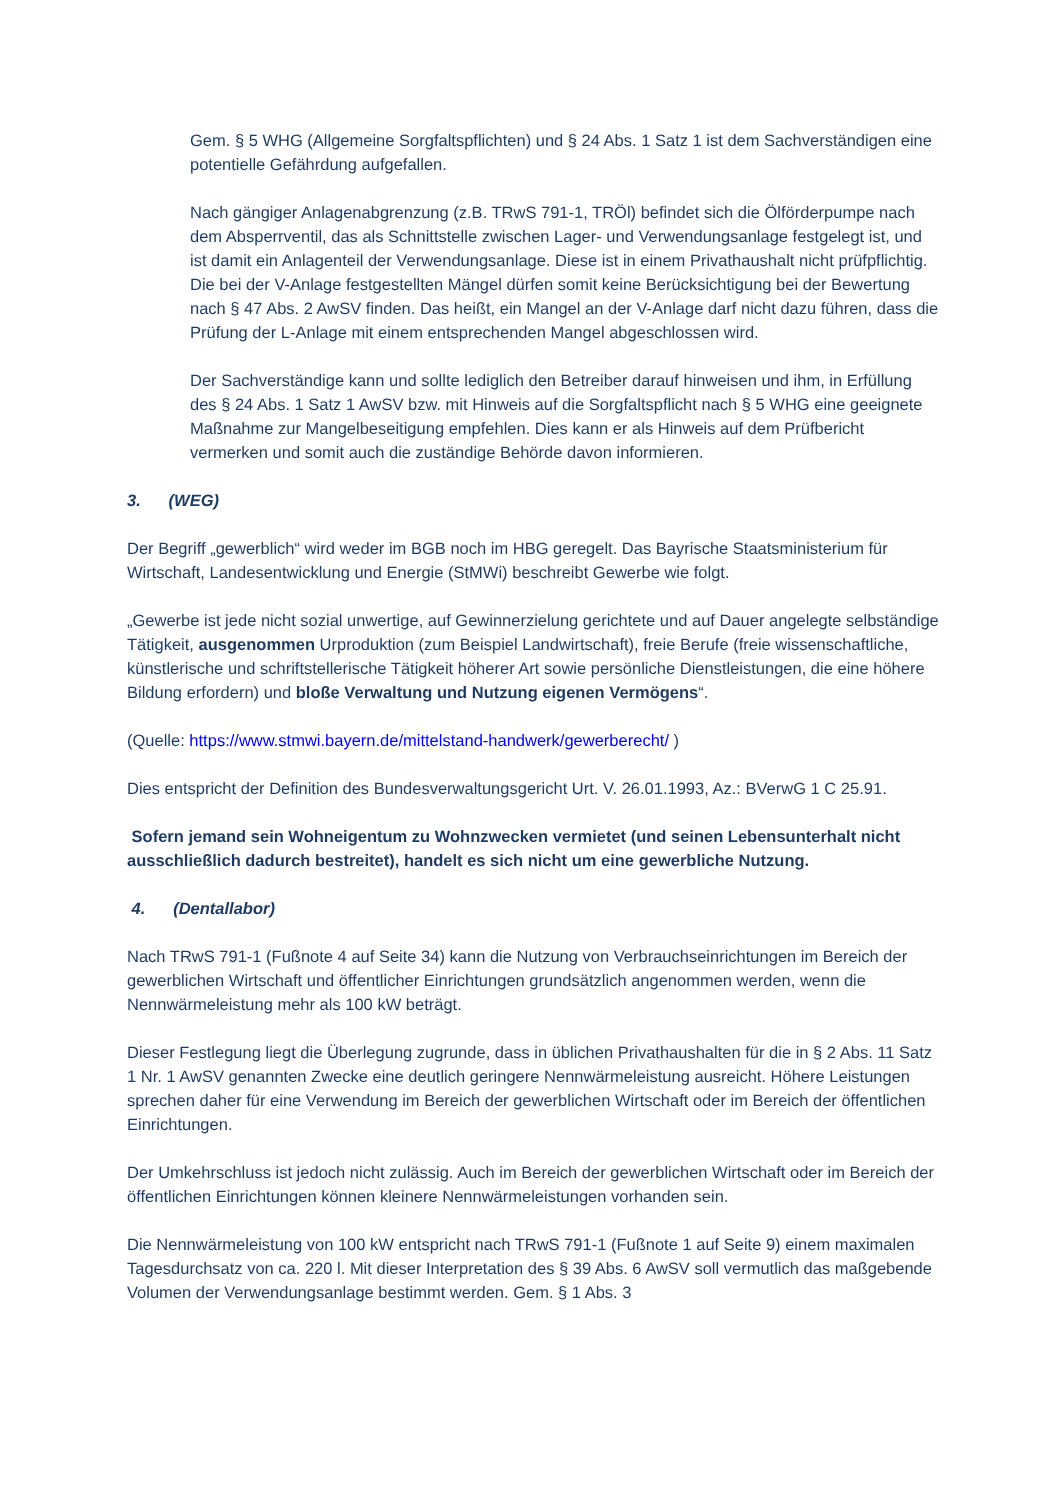Gem. § 5 WHG (Allgemeine Sorgfaltspflichten) und § 24 Abs. 1 Satz 1 ist dem Sachverständigen eine potentielle Gefährdung aufgefallen.
Nach gängiger Anlagenabgrenzung (z.B. TRwS 791-1, TRÖl) befindet sich die Ölförderpumpe nach dem Absperrventil, das als Schnittstelle zwischen Lager- und Verwendungsanlage festgelegt ist, und ist damit ein Anlagenteil der Verwendungsanlage. Diese ist in einem Privathaushalt nicht prüfpflichtig. Die bei der V-Anlage festgestellten Mängel dürfen somit keine Berücksichtigung bei der Bewertung nach § 47 Abs. 2 AwSV finden. Das heißt, ein Mangel an der V-Anlage darf nicht dazu führen, dass die Prüfung der L-Anlage mit einem entsprechenden Mangel abgeschlossen wird.
Der Sachverständige kann und sollte lediglich den Betreiber darauf hinweisen und ihm, in Erfüllung des § 24 Abs. 1 Satz 1 AwSV bzw. mit Hinweis auf die Sorgfaltspflicht nach § 5 WHG eine geeignete Maßnahme zur Mangelbeseitigung empfehlen. Dies kann er als Hinweis auf dem Prüfbericht vermerken und somit auch die zuständige Behörde davon informieren.
3. (WEG)
Der Begriff „gewerblich“ wird weder im BGB noch im HBG geregelt. Das Bayrische Staatsministerium für Wirtschaft, Landesentwicklung und Energie (StMWi) beschreibt Gewerbe wie folgt.
„Gewerbe ist jede nicht sozial unwertige, auf Gewinnerzielung gerichtete und auf Dauer angelegte selbständige Tätigkeit, ausgenommen Urproduktion (zum Beispiel Landwirtschaft), freie Berufe (freie wissenschaftliche, künstlerische und schriftstellerische Tätigkeit höherer Art sowie persönliche Dienstleistungen, die eine höhere Bildung erfordern) und bloße Verwaltung und Nutzung eigenen Vermögens“.
(Quelle: https://www.stmwi.bayern.de/mittelstand-handwerk/gewerberecht/ )
Dies entspricht der Definition des Bundesverwaltungsgericht Urt. V. 26.01.1993, Az.: BVerwG 1 C 25.91.
Sofern jemand sein Wohneigentum zu Wohnzwecken vermietet (und seinen Lebensunterhalt nicht ausschließlich dadurch bestreitet), handelt es sich nicht um eine gewerbliche Nutzung.
4. (Dentallabor)
Nach TRwS 791-1 (Fußnote 4 auf Seite 34) kann die Nutzung von Verbrauchseinrichtungen im Bereich der gewerblichen Wirtschaft und öffentlicher Einrichtungen grundsätzlich angenommen werden, wenn die Nennwärmeleistung mehr als 100 kW beträgt.
Dieser Festlegung liegt die Überlegung zugrunde, dass in üblichen Privathaushalten für die in § 2 Abs. 11 Satz 1 Nr. 1 AwSV genannten Zwecke eine deutlich geringere Nennwärmeleistung ausreicht. Höhere Leistungen sprechen daher für eine Verwendung im Bereich der gewerblichen Wirtschaft oder im Bereich der öffentlichen Einrichtungen.
Der Umkehrschluss ist jedoch nicht zulässig. Auch im Bereich der gewerblichen Wirtschaft oder im Bereich der öffentlichen Einrichtungen können kleinere Nennwärmeleistungen vorhanden sein.
Die Nennwärmeleistung von 100 kW entspricht nach TRwS 791-1 (Fußnote 1 auf Seite 9) einem maximalen Tagesdurchsatz von ca. 220 l. Mit dieser Interpretation des § 39 Abs. 6 AwSV soll vermutlich das maßgebende Volumen der Verwendungsanlage bestimmt werden. Gem. § 1 Abs. 3